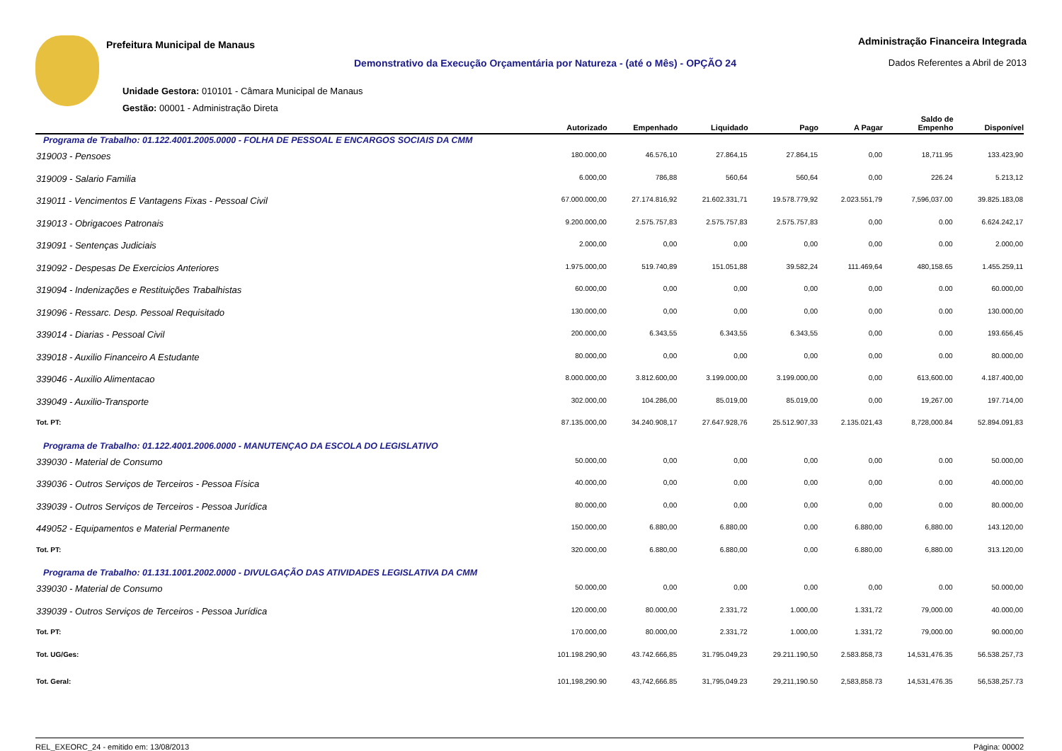Prefeitura Municipal de Manaus
Demonstrativo da Execução Orçamentária por Natureza - (até o Mês) - OPÇÃO 24
Unidade Gestora: 010101 - Câmara Municipal de Manaus
Gestão: 00001 - Administração Direta
Administração Financeira Integrada
Dados Referentes a Abril de 2013
| | Autorizado | Empenhado | Liquidado | Pago | A Pagar | Saldo de Empenho | Disponível |
| --- | --- | --- | --- | --- | --- | --- | --- |
| Programa de Trabalho: 01.122.4001.2005.0000 - FOLHA DE PESSOAL E ENCARGOS SOCIAIS DA CMM | | | | | | | |
| 319003 - Pensoes | 180.000,00 | 46.576,10 | 27.864,15 | 27.864,15 | 0,00 | 18,711.95 | 133.423,90 |
| 319009 - Salario Familia | 6.000,00 | 786,88 | 560,64 | 560,64 | 0,00 | 226.24 | 5.213,12 |
| 319011 - Vencimentos E Vantagens Fixas - Pessoal Civil | 67.000.000,00 | 27.174.816,92 | 21.602.331,71 | 19.578.779,92 | 2.023.551,79 | 7,596,037.00 | 39.825.183,08 |
| 319013 - Obrigacoes Patronais | 9.200.000,00 | 2.575.757,83 | 2.575.757,83 | 2.575.757,83 | 0,00 | 0.00 | 6.624.242,17 |
| 319091 - Sentenças Judiciais | 2.000,00 | 0,00 | 0,00 | 0,00 | 0,00 | 0.00 | 2.000,00 |
| 319092 - Despesas De Exercicios Anteriores | 1.975.000,00 | 519.740,89 | 151.051,88 | 39.582,24 | 111.469,64 | 480,158.65 | 1.455.259,11 |
| 319094 - Indenizações e Restituições Trabalhistas | 60.000,00 | 0,00 | 0,00 | 0,00 | 0,00 | 0.00 | 60.000,00 |
| 319096 - Ressarc. Desp. Pessoal Requisitado | 130.000,00 | 0,00 | 0,00 | 0,00 | 0,00 | 0.00 | 130.000,00 |
| 339014 - Diarias - Pessoal Civil | 200.000,00 | 6.343,55 | 6.343,55 | 6.343,55 | 0,00 | 0.00 | 193.656,45 |
| 339018 - Auxilio Financeiro A Estudante | 80.000,00 | 0,00 | 0,00 | 0,00 | 0,00 | 0.00 | 80.000,00 |
| 339046 - Auxilio Alimentacao | 8.000.000,00 | 3.812.600,00 | 3.199.000,00 | 3.199.000,00 | 0,00 | 613,600.00 | 4.187.400,00 |
| 339049 - Auxilio-Transporte | 302.000,00 | 104.286,00 | 85.019,00 | 85.019,00 | 0,00 | 19,267.00 | 197.714,00 |
| Tot. PT: | 87.135.000,00 | 34.240.908,17 | 27.647.928,76 | 25.512.907,33 | 2.135.021,43 | 8,728,000.84 | 52.894.091,83 |
| Programa de Trabalho: 01.122.4001.2006.0000 - MANUTENÇAO DA ESCOLA DO LEGISLATIVO | | | | | | | |
| 339030 - Material de Consumo | 50.000,00 | 0,00 | 0,00 | 0,00 | 0,00 | 0.00 | 50.000,00 |
| 339036 - Outros Serviços de Terceiros - Pessoa Física | 40.000,00 | 0,00 | 0,00 | 0,00 | 0,00 | 0.00 | 40.000,00 |
| 339039 - Outros Serviços de Terceiros - Pessoa Jurídica | 80.000,00 | 0,00 | 0,00 | 0,00 | 0,00 | 0.00 | 80.000,00 |
| 449052 - Equipamentos e Material Permanente | 150.000,00 | 6.880,00 | 6.880,00 | 0,00 | 6.880,00 | 6,880.00 | 143.120,00 |
| Tot. PT: | 320.000,00 | 6.880,00 | 6.880,00 | 0,00 | 6.880,00 | 6,880.00 | 313.120,00 |
| Programa de Trabalho: 01.131.1001.2002.0000 - DIVULGAÇÃO DAS ATIVIDADES LEGISLATIVA DA CMM | | | | | | | |
| 339030 - Material de Consumo | 50.000,00 | 0,00 | 0,00 | 0,00 | 0,00 | 0.00 | 50.000,00 |
| 339039 - Outros Serviços de Terceiros - Pessoa Jurídica | 120.000,00 | 80.000,00 | 2.331,72 | 1.000,00 | 1.331,72 | 79,000.00 | 40.000,00 |
| Tot. PT: | 170.000,00 | 80.000,00 | 2.331,72 | 1.000,00 | 1.331,72 | 79,000.00 | 90.000,00 |
| Tot. UG/Ges: | 101.198.290,90 | 43.742.666,85 | 31.795.049,23 | 29.211.190,50 | 2.583.858,73 | 14,531,476.35 | 56.538.257,73 |
| Tot. Geral: | 101,198,290.90 | 43,742,666.85 | 31,795,049.23 | 29,211,190.50 | 2,583,858.73 | 14,531,476.35 | 56,538,257.73 |
REL_EXEORC_24 - emitido em: 13/08/2013 Página: 00002